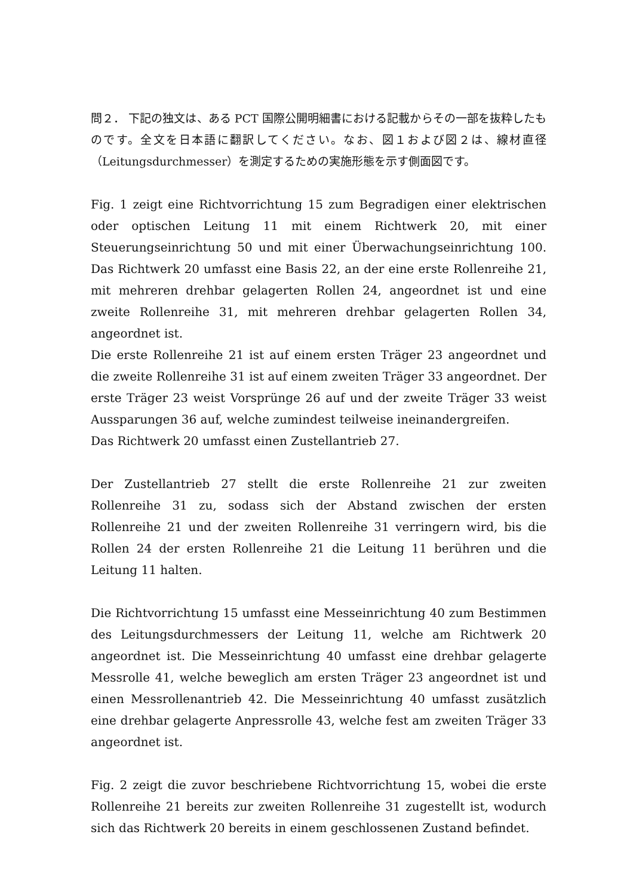問２． 下記の独文は、ある PCT 国際公開明細書における記載からその一部を抜粋したものです。全文を日本語に翻訳してください。なお、図１および図２は、線材直径（Leitungsdurchmesser）を測定するための実施形態を示す側面図です。
Fig. 1 zeigt eine Richtvorrichtung 15 zum Begradigen einer elektrischen oder optischen Leitung 11 mit einem Richtwerk 20, mit einer Steuerungseinrichtung 50 und mit einer Überwachungseinrichtung 100. Das Richtwerk 20 umfasst eine Basis 22, an der eine erste Rollenreihe 21, mit mehreren drehbar gelagerten Rollen 24, angeordnet ist und eine zweite Rollenreihe 31, mit mehreren drehbar gelagerten Rollen 34, angeordnet ist.
Die erste Rollenreihe 21 ist auf einem ersten Träger 23 angeordnet und die zweite Rollenreihe 31 ist auf einem zweiten Träger 33 angeordnet. Der erste Träger 23 weist Vorsprünge 26 auf und der zweite Träger 33 weist Aussparungen 36 auf, welche zumindest teilweise ineinandergreifen.
Das Richtwerk 20 umfasst einen Zustellantrieb 27.
Der Zustellantrieb 27 stellt die erste Rollenreihe 21 zur zweiten Rollenreihe 31 zu, sodass sich der Abstand zwischen der ersten Rollenreihe 21 und der zweiten Rollenreihe 31 verringern wird, bis die Rollen 24 der ersten Rollenreihe 21 die Leitung 11 berühren und die Leitung 11 halten.
Die Richtvorrichtung 15 umfasst eine Messeinrichtung 40 zum Bestimmen des Leitungsdurchmessers der Leitung 11, welche am Richtwerk 20 angeordnet ist. Die Messeinrichtung 40 umfasst eine drehbar gelagerte Messrolle 41, welche beweglich am ersten Träger 23 angeordnet ist und einen Messrollenantrieb 42. Die Messeinrichtung 40 umfasst zusätzlich eine drehbar gelagerte Anpressrolle 43, welche fest am zweiten Träger 33 angeordnet ist.
Fig. 2 zeigt die zuvor beschriebene Richtvorrichtung 15, wobei die erste Rollenreihe 21 bereits zur zweiten Rollenreihe 31 zugestellt ist, wodurch sich das Richtwerk 20 bereits in einem geschlossenen Zustand befindet.